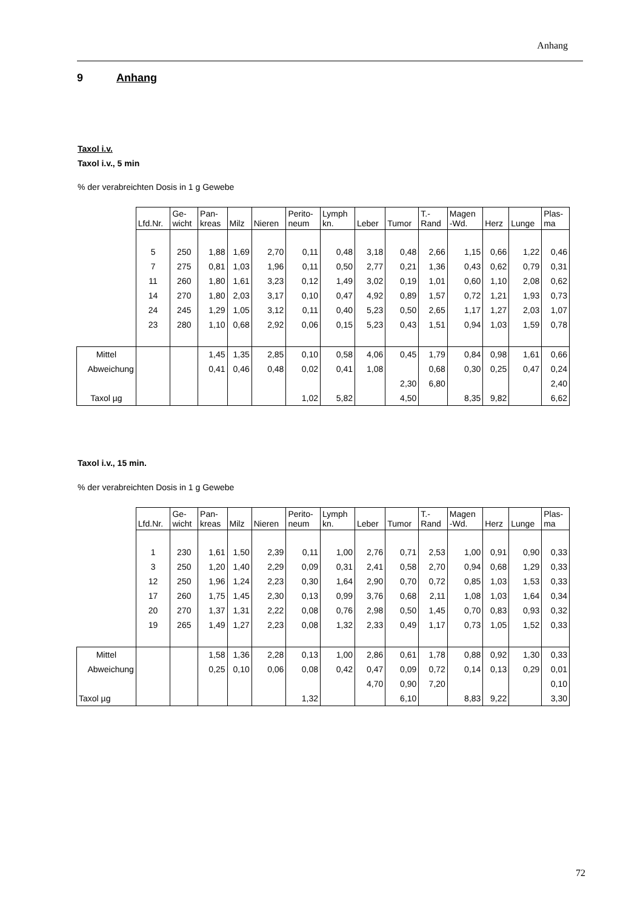Anhang
9 Anhang
Taxol i.v.
Taxol i.v., 5 min
% der verabreichten Dosis in 1 g Gewebe
| | Lfd.Nr. | Ge- wicht | Pan- kreas | Milz | Nieren | Perito- neum | Lymph kn. | Leber | Tumor | T.- Rand | Magen -Wd. | Herz | Lunge | Plas- ma |
| --- | --- | --- | --- | --- | --- | --- | --- | --- | --- | --- | --- | --- | --- | --- |
| | 5 | 250 | 1,88 | 1,69 | 2,70 | 0,11 | 0,48 | 3,18 | 0,48 | 2,66 | 1,15 | 0,66 | 1,22 | 0,46 |
| | 7 | 275 | 0,81 | 1,03 | 1,96 | 0,11 | 0,50 | 2,77 | 0,21 | 1,36 | 0,43 | 0,62 | 0,79 | 0,31 |
| | 11 | 260 | 1,80 | 1,61 | 3,23 | 0,12 | 1,49 | 3,02 | 0,19 | 1,01 | 0,60 | 1,10 | 2,08 | 0,62 |
| | 14 | 270 | 1,80 | 2,03 | 3,17 | 0,10 | 0,47 | 4,92 | 0,89 | 1,57 | 0,72 | 1,21 | 1,93 | 0,73 |
| | 24 | 245 | 1,29 | 1,05 | 3,12 | 0,11 | 0,40 | 5,23 | 0,50 | 2,65 | 1,17 | 1,27 | 2,03 | 1,07 |
| | 23 | 280 | 1,10 | 0,68 | 2,92 | 0,06 | 0,15 | 5,23 | 0,43 | 1,51 | 0,94 | 1,03 | 1,59 | 0,78 |
| Mittel | | | 1,45 | 1,35 | 2,85 | 0,10 | 0,58 | 4,06 | 0,45 | 1,79 | 0,84 | 0,98 | 1,61 | 0,66 |
| Abweichung | | | 0,41 | 0,46 | 0,48 | 0,02 | 0,41 | 1,08 | | 0,68 | 0,30 | 0,25 | 0,47 | 0,24 |
| | | | | | | | | | 2,30 | 6,80 | | | | 2,40 |
| Taxol µg | | | | | | 1,02 | 5,82 | | 4,50 | | 8,35 | 9,82 | | 6,62 |
Taxol i.v., 15 min.
% der verabreichten Dosis in 1 g Gewebe
| | Lfd.Nr. | Ge- wicht | Pan- kreas | Milz | Nieren | Perito- neum | Lymph kn. | Leber | Tumor | T.- Rand | Magen -Wd. | Herz | Lunge | Plas- ma |
| --- | --- | --- | --- | --- | --- | --- | --- | --- | --- | --- | --- | --- | --- | --- |
| | 1 | 230 | 1,61 | 1,50 | 2,39 | 0,11 | 1,00 | 2,76 | 0,71 | 2,53 | 1,00 | 0,91 | 0,90 | 0,33 |
| | 3 | 250 | 1,20 | 1,40 | 2,29 | 0,09 | 0,31 | 2,41 | 0,58 | 2,70 | 0,94 | 0,68 | 1,29 | 0,33 |
| | 12 | 250 | 1,96 | 1,24 | 2,23 | 0,30 | 1,64 | 2,90 | 0,70 | 0,72 | 0,85 | 1,03 | 1,53 | 0,33 |
| | 17 | 260 | 1,75 | 1,45 | 2,30 | 0,13 | 0,99 | 3,76 | 0,68 | 2,11 | 1,08 | 1,03 | 1,64 | 0,34 |
| | 20 | 270 | 1,37 | 1,31 | 2,22 | 0,08 | 0,76 | 2,98 | 0,50 | 1,45 | 0,70 | 0,83 | 0,93 | 0,32 |
| | 19 | 265 | 1,49 | 1,27 | 2,23 | 0,08 | 1,32 | 2,33 | 0,49 | 1,17 | 0,73 | 1,05 | 1,52 | 0,33 |
| Mittel | | | 1,58 | 1,36 | 2,28 | 0,13 | 1,00 | 2,86 | 0,61 | 1,78 | 0,88 | 0,92 | 1,30 | 0,33 |
| Abweichung | | | 0,25 | 0,10 | 0,06 | 0,08 | 0,42 | 0,47 | 0,09 | 0,72 | 0,14 | 0,13 | 0,29 | 0,01 |
| | | | | | | | | 4,70 | 0,90 | 7,20 | | | | 0,10 |
| Taxol µg | | | | | | 1,32 | | | 6,10 | | 8,83 | 9,22 | | 3,30 |
72